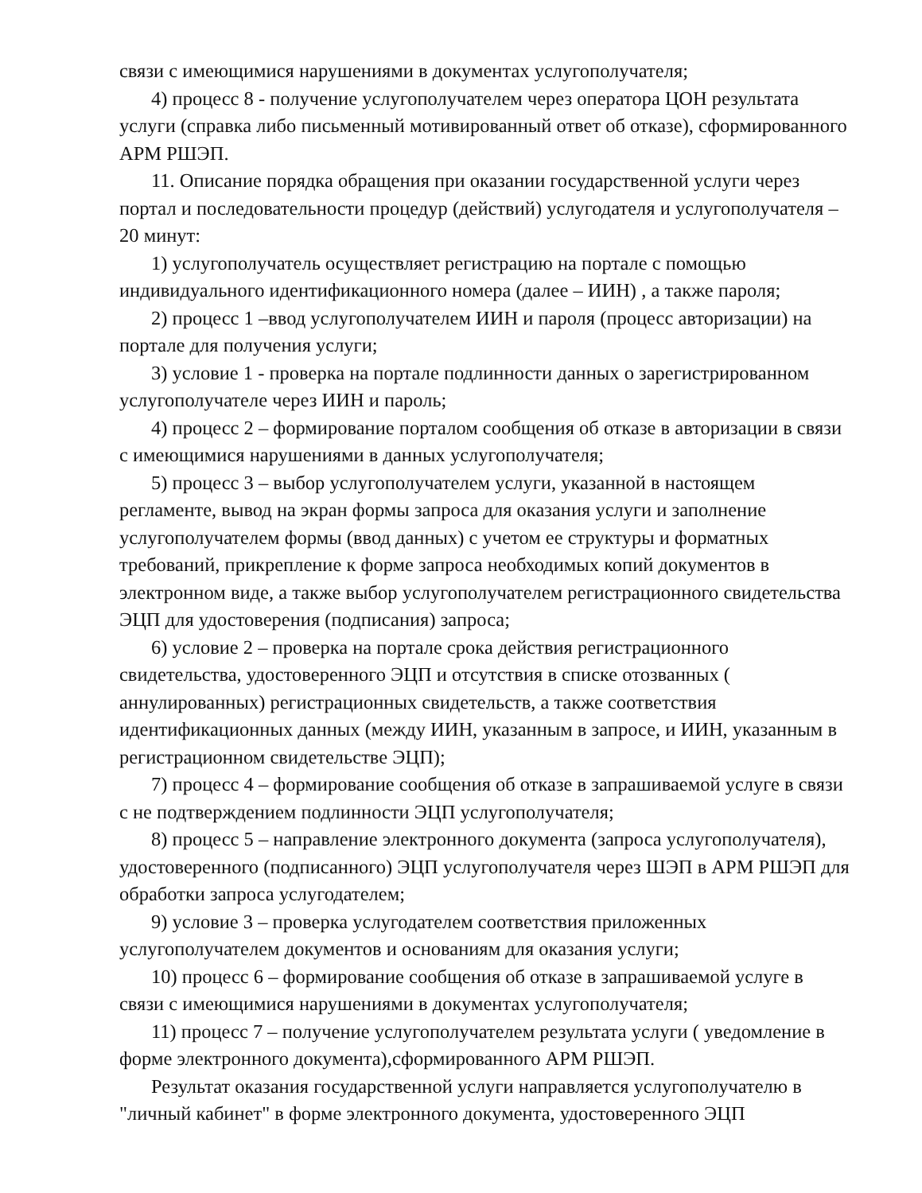связи с имеющимися нарушениями в документах услугополучателя;
4) процесс 8 - получение услугополучателем через оператора ЦОН результата услуги (справка либо письменный мотивированный ответ об отказе), сформированного АРМ РШЭП.
11. Описание порядка обращения при оказании государственной услуги через портал и последовательности процедур (действий) услугодателя и услугополучателя – 20 минут:
1) услугополучатель осуществляет регистрацию на портале с помощью индивидуального идентификационного номера (далее – ИИН) , а также пароля;
2) процесс 1 –ввод услугополучателем ИИН и пароля (процесс авторизации) на портале для получения услуги;
3) условие 1 - проверка на портале подлинности данных о зарегистрированном услугополучателе через ИИН и пароль;
4) процесс 2 – формирование порталом сообщения об отказе в авторизации в связи с имеющимися нарушениями в данных услугополучателя;
5) процесс 3 – выбор услугополучателем услуги, указанной в настоящем регламенте, вывод на экран формы запроса для оказания услуги и заполнение услугополучателем формы (ввод данных) с учетом ее структуры и форматных требований, прикрепление к форме запроса необходимых копий документов в электронном виде, а также выбор услугополучателем регистрационного свидетельства ЭЦП для удостоверения (подписания) запроса;
6) условие 2 – проверка на портале срока действия регистрационного свидетельства, удостоверенного ЭЦП и отсутствия в списке отозванных ( аннулированных) регистрационных свидетельств, а также соответствия идентификационных данных (между ИИН, указанным в запросе, и ИИН, указанным в регистрационном свидетельстве ЭЦП);
7) процесс 4 – формирование сообщения об отказе в запрашиваемой услуге в связи с не подтверждением подлинности ЭЦП услугополучателя;
8) процесс 5 – направление электронного документа (запроса услугополучателя), удостоверенного (подписанного) ЭЦП услугополучателя через ШЭП в АРМ РШЭП для обработки запроса услугодателем;
9) условие 3 – проверка услугодателем соответствия приложенных услугополучателем документов и основаниям для оказания услуги;
10) процесс 6 – формирование сообщения об отказе в запрашиваемой услуге в связи с имеющимися нарушениями в документах услугополучателя;
11) процесс 7 – получение услугополучателем результата услуги ( уведомление в форме электронного документа),сформированного АРМ РШЭП.
Результат оказания государственной услуги направляется услугополучателю в "личный кабинет" в форме электронного документа, удостоверенного ЭЦП